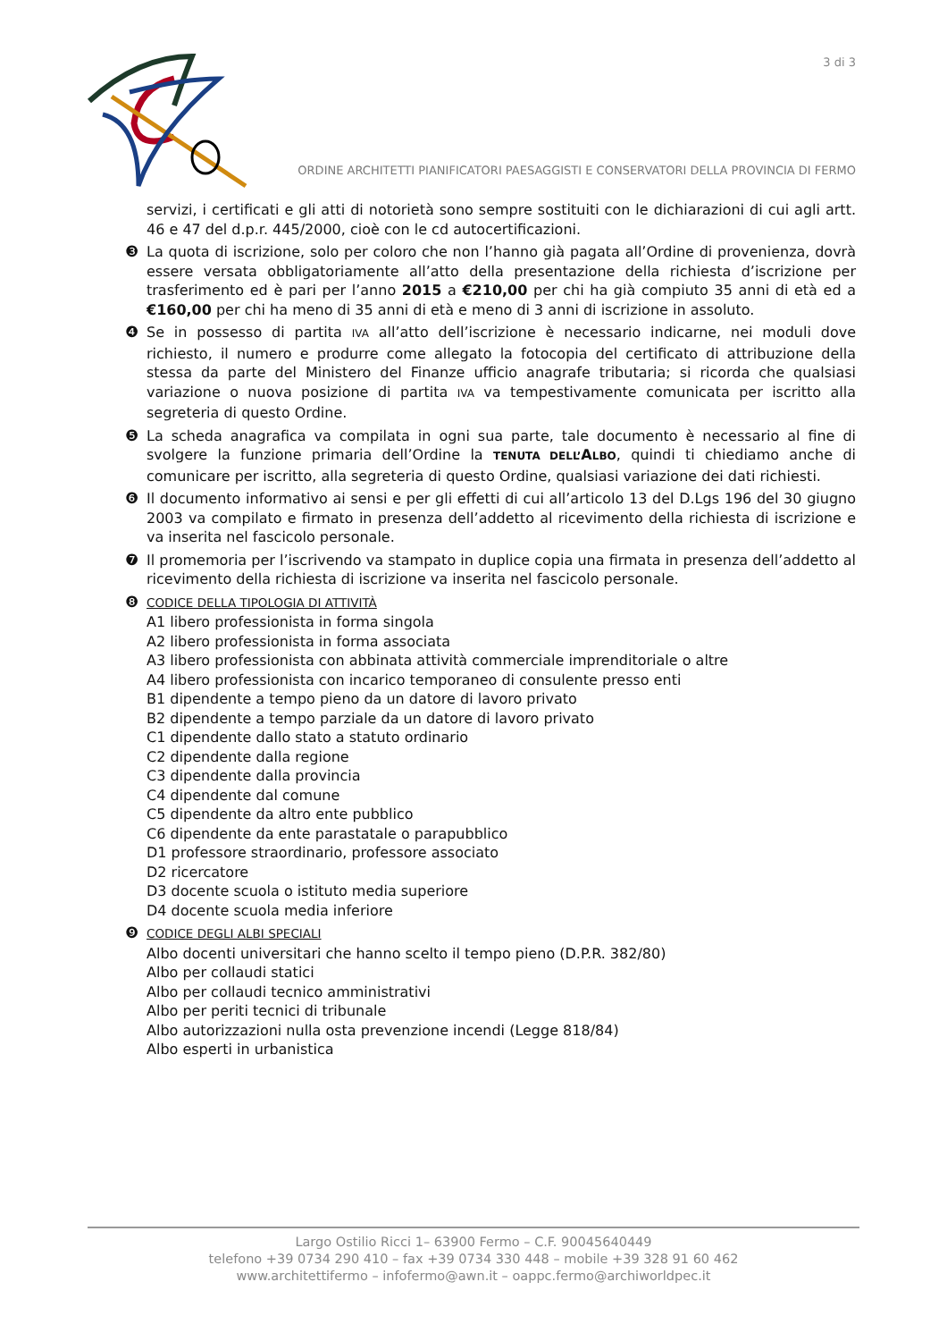3 di 3
ORDINE ARCHITETTI PIANIFICATORI PAESAGGISTI E CONSERVATORI DELLA PROVINCIA DI FERMO
servizi, i certificati e gli atti di notorietà sono sempre sostituiti con le dichiarazioni di cui agli artt. 46 e 47 del d.p.r. 445/2000, cioè con le cd autocertificazioni.
❸ La quota di iscrizione, solo per coloro che non l’hanno già pagata all’Ordine di provenienza, dovrà essere versata obbligatoriamente all’atto della presentazione della richiesta d’iscrizione per trasferimento ed è pari per l’anno 2015 a €210,00 per chi ha già compiuto 35 anni di età ed a €160,00 per chi ha meno di 35 anni di età e meno di 3 anni di iscrizione in assoluto.
❹ Se in possesso di partita IVA all’atto dell’iscrizione è necessario indicarne, nei moduli dove richiesto, il numero e produrre come allegato la fotocopia del certificato di attribuzione della stessa da parte del Ministero del Finanze ufficio anagrafe tributaria; si ricorda che qualsiasi variazione o nuova posizione di partita IVA va tempestivamente comunicata per iscritto alla segreteria di questo Ordine.
❺ La scheda anagrafica va compilata in ogni sua parte, tale documento è necessario al fine di svolgere la funzione primaria dell’Ordine la TENUTA DELL’ALBO, quindi ti chiediamo anche di comunicare per iscritto, alla segreteria di questo Ordine, qualsiasi variazione dei dati richiesti.
❻ Il documento informativo ai sensi e per gli effetti di cui all’articolo 13 del D.Lgs 196 del 30 giugno 2003 va compilato e firmato in presenza dell’addetto al ricevimento della richiesta di iscrizione e va inserita nel fascicolo personale.
❼ Il promemoria per l’iscrivendo va stampato in duplice copia una firmata in presenza dell’addetto al ricevimento della richiesta di iscrizione va inserita nel fascicolo personale.
❽ CODICE DELLA TIPOLOGIA DI ATTIVITÀ
A1 libero professionista in forma singola
A2 libero professionista in forma associata
A3 libero professionista con abbinata attività commerciale imprenditoriale o altre
A4 libero professionista con incarico temporaneo di consulente presso enti
B1 dipendente a tempo pieno da un datore di lavoro privato
B2 dipendente a tempo parziale da un datore di lavoro privato
C1 dipendente dallo stato a statuto ordinario
C2 dipendente dalla regione
C3 dipendente dalla provincia
C4 dipendente dal comune
C5 dipendente da altro ente pubblico
C6 dipendente da ente parastatale o parapubblico
D1 professore straordinario, professore associato
D2 ricercatore
D3 docente scuola o istituto media superiore
D4 docente scuola media inferiore
❾ CODICE DEGLI ALBI SPECIALI
Albo docenti universitari che hanno scelto il tempo pieno (D.P.R. 382/80)
Albo per collaudi statici
Albo per collaudi tecnico amministrativi
Albo per periti tecnici di tribunale
Albo autorizzazioni nulla osta prevenzione incendi (Legge 818/84)
Albo esperti in urbanistica
Largo Ostilio Ricci 1– 63900 Fermo – C.F. 90045640449
telefono +39 0734 290 410 – fax +39 0734 330 448 – mobile +39 328 91 60 462
www.architettifermo – infofermo@awn.it – oappc.fermo@archiworldpec.it